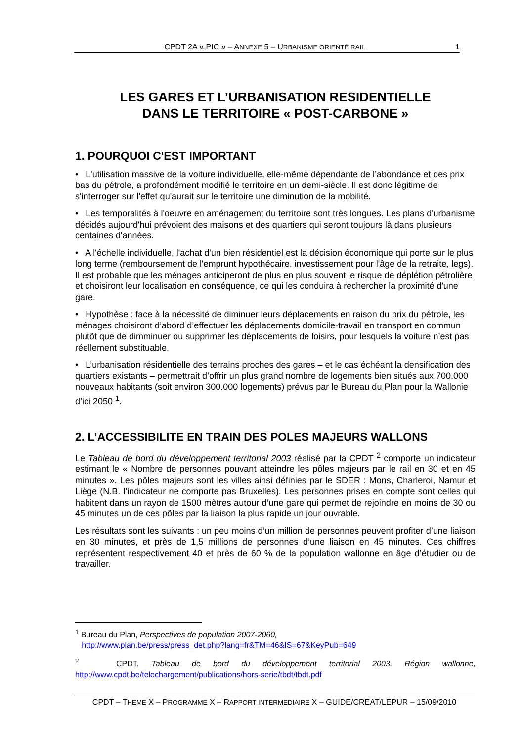CPDT 2A « PIC » – ANNEXE 5 – URBANISME ORIENTÉ RAIL 1
LES GARES ET L’URBANISATION RESIDENTIELLE
DANS LE TERRITOIRE « POST-CARBONE »
1. POURQUOI C'EST IMPORTANT
• L'utilisation massive de la voiture individuelle, elle-même dépendante de l’abondance et des prix bas du pétrole, a profondément modifié le territoire en un demi-siècle. Il est donc légitime de s'interroger sur l'effet qu'aurait sur le territoire une diminution de la mobilité.
• Les temporalités à l'oeuvre en aménagement du territoire sont très longues. Les plans d'urbanisme décidés aujourd'hui prévoient des maisons et des quartiers qui seront toujours là dans plusieurs centaines d'années.
• A l'échelle individuelle, l'achat d'un bien résidentiel est la décision économique qui porte sur le plus long terme (remboursement de l'emprunt hypothécaire, investissement pour l'âge de la retraite, legs). Il est probable que les ménages anticiperont de plus en plus souvent le risque de déplétion pétrolière et choisiront leur localisation en conséquence, ce qui les conduira à rechercher la proximité d'une gare.
• Hypothèse : face à la nécessité de diminuer leurs déplacements en raison du prix du pétrole, les ménages choisiront d’abord d’effectuer les déplacements domicile-travail en transport en commun plutôt que de dimminuer ou supprimer les déplacements de loisirs, pour lesquels la voiture n’est pas réellement substituable.
• L’urbanisation résidentielle des terrains proches des gares – et le cas échéant la densification des quartiers existants – permettrait d’offrir un plus grand nombre de logements bien situés aux 700.000 nouveaux habitants (soit environ 300.000 logements) prévus par le Bureau du Plan pour la Wallonie d’ici 2050 <sup>1</sup>.
2. L’ACCESSIBILITE EN TRAIN DES POLES MAJEURS WALLONS
Le Tableau de bord du développement territorial 2003 réalisé par la CPDT <sup>2</sup> comporte un indicateur estimant le « Nombre de personnes pouvant atteindre les pôles majeurs par le rail en 30 et en 45 minutes ». Les pôles majeurs sont les villes ainsi définies par le SDER : Mons, Charleroi, Namur et Liège (N.B. l’indicateur ne comporte pas Bruxelles). Les personnes prises en compte sont celles qui habitent dans un rayon de 1500 mètres autour d’une gare qui permet de rejoindre en moins de 30 ou 45 minutes un de ces pôles par la liaison la plus rapide un jour ouvrable.
Les résultats sont les suivants : un peu moins d’un million de personnes peuvent profiter d’une liaison en 30 minutes, et près de 1,5 millions de personnes d’une liaison en 45 minutes. Ces chiffres représentent respectivement 40 et près de 60 % de la population wallonne en âge d’étudier ou de travailler.
<sup>1</sup> Bureau du Plan, Perspectives de population 2007-2060,
http://www.plan.be/press/press_det.php?lang=fr&TM=46&IS=67&KeyPub=649
<sup>2</sup> CPDT, Tableau de bord du développement territorial 2003, Région wallonne, http://www.cpdt.be/telechargement/publications/hors-serie/tbdt/tbdt.pdf
CPDT – THEME X – PROGRAMME X – RAPPORT INTERMEDIAIRE X – GUIDE/CREAT/LEPUR – 15/09/2010